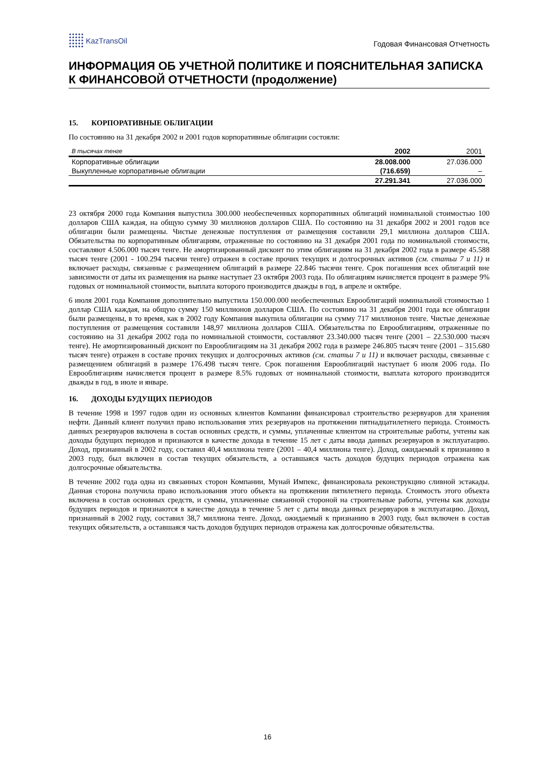KazTransOil
Годовая Финансовая Отчетность
ИНФОРМАЦИЯ ОБ УЧЕТНОЙ ПОЛИТИКЕ И ПОЯСНИТЕЛЬНАЯ ЗАПИСКА К ФИНАНСОВОЙ ОТЧЕТНОСТИ (продолжение)
15. КОРПОРАТИВНЫЕ ОБЛИГАЦИИ
По состоянию на 31 декабря 2002 и 2001 годов корпоративные облигации состояли:
| В тысячах тенге | 2002 | 2001 |
| --- | --- | --- |
| Корпоративные облигации | 28.008.000 | 27.036.000 |
| Выкупленные корпоративные облигации | (716.659) | – |
| | 27.291.341 | 27.036.000 |
23 октября 2000 года Компания выпустила 300.000 необеспеченных корпоративных облигаций номинальной стоимостью 100 долларов США каждая, на общую сумму 30 миллионов долларов США. По состоянию на 31 декабря 2002 и 2001 годов все облигации были размещены. Чистые денежные поступления от размещения составили 29,1 миллиона долларов США. Обязательства по корпоративным облигациям, отраженные по состоянию на 31 декабря 2001 года по номинальной стоимости, составляют 4.506.000 тысяч тенге. Не амортизированный дисконт по этим облигациям на 31 декабря 2002 года в размере 45.588 тысяч тенге (2001 - 100.294 тысячи тенге) отражен в составе прочих текущих и долгосрочных активов (см. статьи 7 и 11) и включает расходы, связанные с размещением облигаций в размере 22.846 тысячи тенге. Срок погашения всех облигаций вне зависимости от даты их размещения на рынке наступает 23 октября 2003 года. По облигациям начисляется процент в размере 9% годовых от номинальной стоимости, выплата которого производится дважды в год, в апреле и октябре.
6 июля 2001 года Компания дополнительно выпустила 150.000.000 необеспеченных Еврооблигаций номинальной стоимостью 1 доллар США каждая, на общую сумму 150 миллионов долларов США. По состоянию на 31 декабря 2001 года все облигации были размещены, в то время, как в 2002 году Компания выкупила облигации на сумму 717 миллионов тенге. Чистые денежные поступления от размещения составили 148,97 миллиона долларов США. Обязательства по Еврооблигациям, отраженные по состоянию на 31 декабря 2002 года по номинальной стоимости, составляют 23.340.000 тысяч тенге (2001 – 22.530.000 тысяч тенге). Не амортизированный дисконт по Еврооблигациям на 31 декабря 2002 года в размере 246.805 тысяч тенге (2001 – 315.680 тысяч тенге) отражен в составе прочих текущих и долгосрочных активов (см. статьи 7 и 11) и включает расходы, связанные с размещением облигаций в размере 176.498 тысяч тенге. Срок погашения Еврооблигаций наступает 6 июля 2006 года. По Еврооблигациям начисляется процент в размере 8.5% годовых от номинальной стоимости, выплата которого производится дважды в год, в июле и январе.
16. ДОХОДЫ БУДУЩИХ ПЕРИОДОВ
В течение 1998 и 1997 годов один из основных клиентов Компании финансировал строительство резервуаров для хранения нефти. Данный клиент получил право использования этих резервуаров на протяжении пятнадцатилетнего периода. Стоимость данных резервуаров включена в состав основных средств, и суммы, уплаченные клиентом на строительные работы, учтены как доходы будущих периодов и признаются в качестве дохода в течение 15 лет с даты ввода данных резервуаров в эксплуатацию. Доход, признанный в 2002 году, составил 40,4 миллиона тенге (2001 – 40,4 миллиона тенге). Доход, ожидаемый к признанию в 2003 году, был включен в состав текущих обязательств, а оставшаяся часть доходов будущих периодов отражена как долгосрочные обязательства.
В течение 2002 года одна из связанных сторон Компании, Мунай Импекс, финансировала реконструкцию сливной эстакады. Данная сторона получила право использования этого объекта на протяжении пятилетнего периода. Стоимость этого объекта включена в состав основных средств, и суммы, уплаченные связанной стороной на строительные работы, учтены как доходы будущих периодов и признаются в качестве дохода в течение 5 лет с даты ввода данных резервуаров в эксплуатацию. Доход, признанный в 2002 году, составил 38,7 миллиона тенге. Доход, ожидаемый к признанию в 2003 году, был включен в состав текущих обязательств, а оставшаяся часть доходов будущих периодов отражена как долгосрочные обязательства.
16